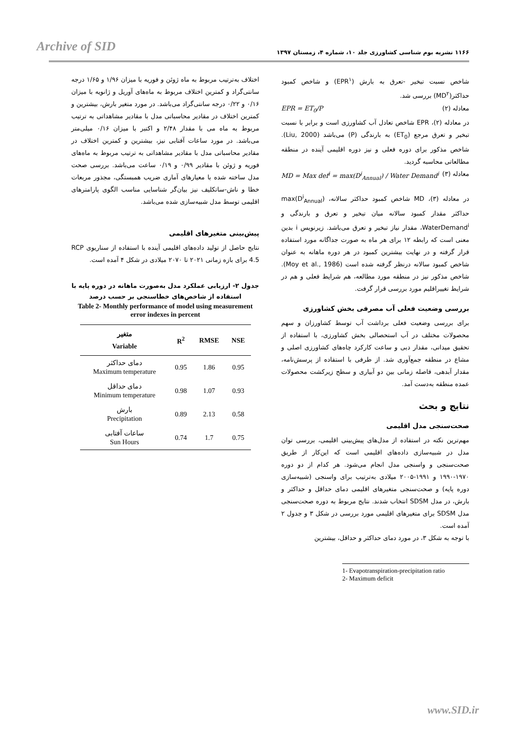Archive of SID
۱۱۶۶ نشریه بوم شناسی کشاورزی جلد ۱۰، شماره ۴، زمستان ۱۳۹۷
شاخص نسبت تبخیر -تعرق به بارش (EPR<sup>۱</sup>) و شاخص کمبود حداکثر(MD<sup>۲</sup>) بررسی شد.
EPR = ET<sub>0</sub>/P معادله (۲)
در معادله (۲)، EPR شاخص تعادل آب کشاورزی است و برابر با نسبت تبخیر و تعرق مرجع (ET<sub>0</sub>) به بارندگی (P) می‌باشد (Liu, 2000). شاخص مذکور برای دوره فعلی و نیز دوره اقلیمی آینده در منطقه مطالعاتی محاسبه گردید.
MD = Max def<sup>i</sup> = max(D<sup>i</sup><sub>Annual</sub>) / Water Demand<sup>i</sup> معادله (۳)
در معادله (۳)، MD شاخص کمبود حداکثر سالانه، max(D<sup>i</sup><sub>Annual</sub>) حداکثر مقدار کمبود سالانه میان تبخیر و تعرق و بارندگی و WaterDemand<sup>i</sup>، مقدار نیاز تبخیر و تعرق می‌باشد. زیرنویس i بدین معنی است که رابطه ۱۲ برای هر ماه به صورت جداگانه مورد استفاده قرار گرفته و در نهایت بیشترین کمبود در هر دوره ماهانه به عنوان شاخص کمبود سالانه درنظر گرفته شده است (Moy et al., 1986). شاخص مذکور نیز در منطقه مورد مطالعه، هم شرایط فعلی و هم در شرایط تغییراقلیم مورد بررسی قرار گرفت.
بررسی وضعیت فعلی آب مصرفی بخش کشاورزی
برای بررسی وضعیت فعلی برداشت آب توسط کشاورزان و سهم محصولات مختلف در آب استحصالی بخش کشاورزی، با استفاده از تحقیق میدانی، مقدار دبی و ساعت کارکرد چاه‌های کشاورزی اصلی و مشاع در منطقه جمع‌آوری شد. از طرفی با استفاده از پرسش‌نامه، مقدار آبدهی، فاصله زمانی بین دو آبیاری و سطح زیرکشت محصولات عمده منطقه به‌دست آمد.
نتایج و بحث
صحت‌سنجی مدل اقلیمی
مهم‌ترین نکته در استفاده از مدل‌های پیش‌بینی اقلیمی، بررسی توان مدل در شبیه‌سازی داده‌های اقلیمی است که این‌کار از طریق صحت‌سنجی و واسنجی مدل انجام می‌شود. هر کدام از دو دوره ۱۹۷۰-۱۹۹۰ و ۱۹۹۱-۲۰۰۵ میلادی به‌ترتیب برای واسنجی (شبیه‌سازی دوره پایه) و صحت‌سنجی متغیرهای اقلیمی دمای حداقل و حداکثر و بارش، در مدل SDSM انتخاب شدند. نتایج مربوط به دوره صحت‌سنجی مدل SDSM برای متغیرهای اقلیمی مورد بررسی در شکل ۳ و جدول ۲ آمده است.
با توجه به شکل ۳، در مورد دمای حداکثر و حداقل، بیشترین
1- Evapotranspiration-precipitation ratio
2- Maximum deficit
اختلاف به‌ترتیب مربوط به ماه ژوئن و فوریه با میزان ۱/۹۶ و ۱/۶۵ درجه سانتی‌گراد و کمترین اختلاف مربوط به ماه‌های آوریل و ژانویه با میزان ۰/۱۶ و ۰/۲۲ درجه سانتی‌گراد می‌باشد. در مورد متغیر بارش، بیشترین و کمترین اختلاف در مقادیر محاسباتی مدل با مقادیر مشاهداتی به ترتیب مربوط به ماه می با مقدار ۲/۴۸ و اکتبر با میزان ۰/۱۶ میلی‌متر می‌باشد. در مورد ساعات آفتابی نیز، بیشترین و کمترین اختلاف در مقادیر محاسباتی مدل با مقادیر مشاهداتی به ترتیب مربوط به ماه‌های فوریه و ژوئن با مقادیر ۰/۹۹ و ۰/۱۹ ساعت می‌باشد. بررسی صحت مدل ساخته شده با معیارهای آماری ضریب همبستگی، مجذور مربعات خطا و ناش-ساتکلیف نیز بیان‌گر شناسایی مناسب الگوی پارامترهای اقلیمی توسط مدل شبیه‌سازی شده می‌باشد.
پیش‌بینی متغیرهای اقلیمی
نتایج حاصل از تولید داده‌های اقلیمی آینده با استفاده از سناریوی RCP 4.5 برای بازه زمانی ۲۰۲۱ تا ۲۰۷۰ میلادی در شکل ۴ آمده است.
جدول ۲- ارزیابی عملکرد مدل به‌صورت ماهانه در دوره پایه با استفاده از شاخص‌های خطاسنجی بر حسب درصد
Table 2- Monthly performance of model using measurement error indexes in percent
| متغیر Variable | R<sup>2</sup> | RMSE | NSE |
| --- | --- | --- | --- |
| دمای حداکثر Maximum temperature | 0.95 | 1.86 | 0.95 |
| دمای حداقل Minimum temperature | 0.98 | 1.07 | 0.93 |
| بارش Precipitation | 0.89 | 2.13 | 0.58 |
| ساعات آفتابی Sun Hours | 0.74 | 1.7 | 0.75 |
www.SID.ir